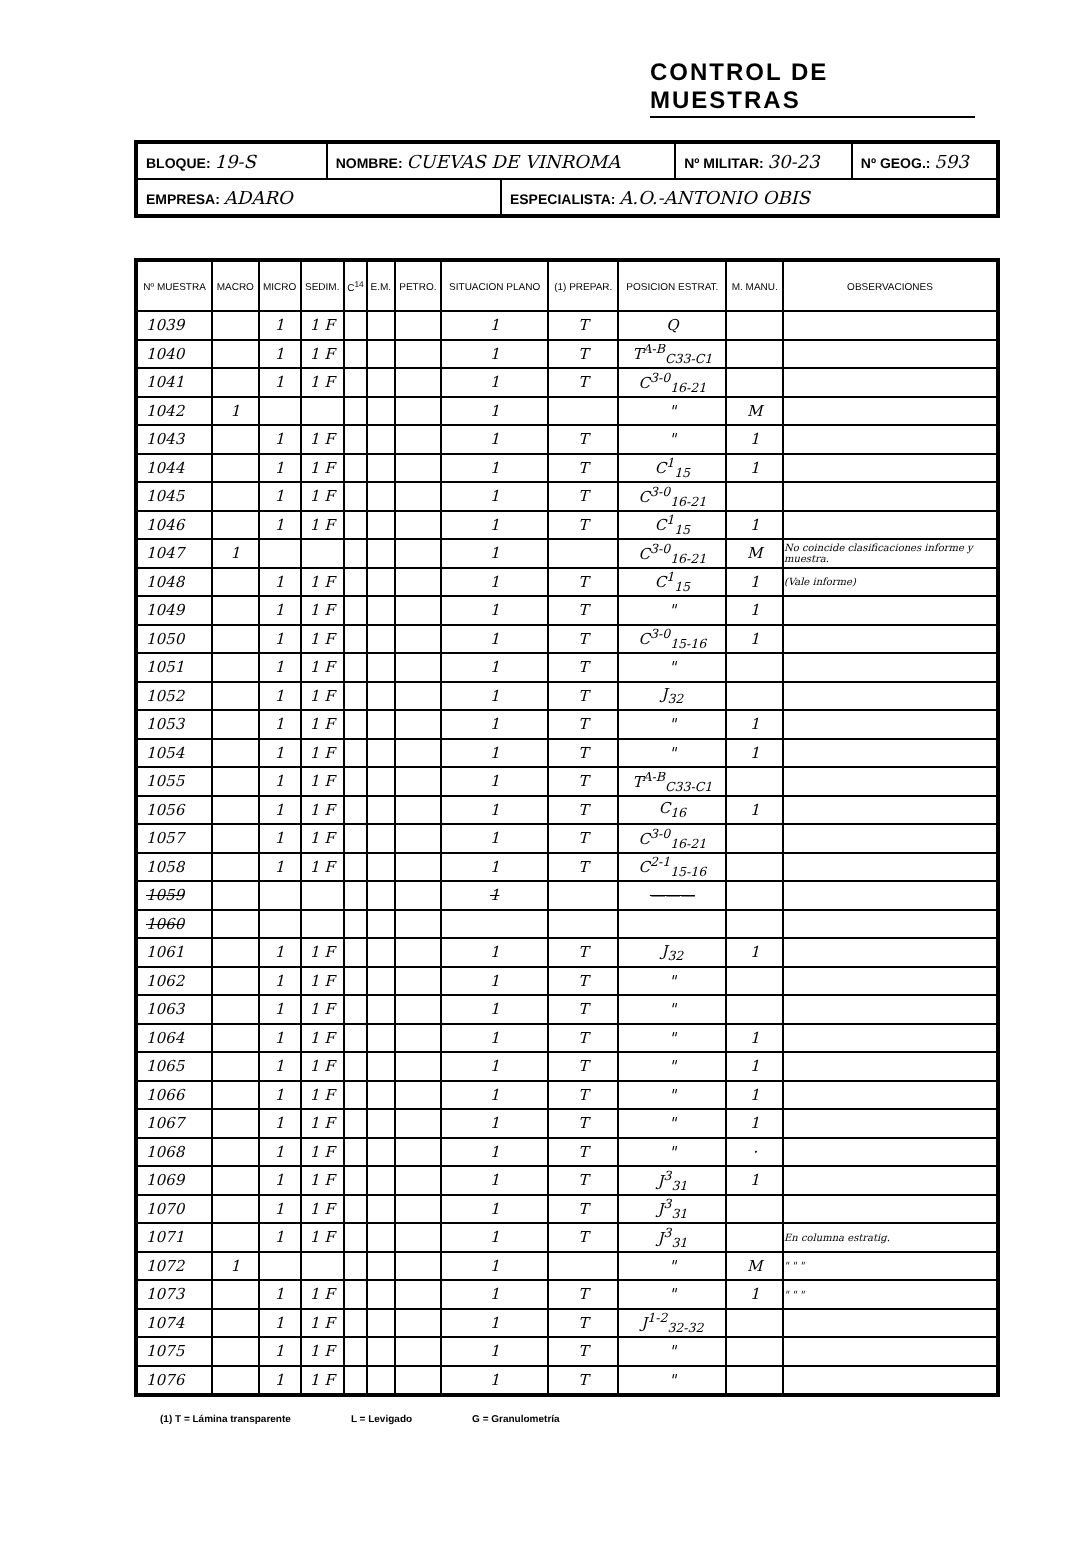CONTROL DE MUESTRAS
| BLOQUE: 19-S | NOMBRE: CUEVAS DE VINROMA | | Nº MILITAR: 30-23 | Nº GEOG.: 593 |
| EMPRESA: ADARO | | ESPECIALISTA: A.O.-ANTONIO OBIS | | |
| Nº MUESTRA | MACRO | MICRO | SEDIM. | C<sup>14</sup> | E.M. | PETRO. | SITUACION PLANO | (1) PREPAR. | POSICION ESTRAT. | M. MANU. | OBSERVACIONES |
| --- | --- | --- | --- | --- | --- | --- | --- | --- | --- | --- | --- |
| 1039 | | 1 | 1 F | | | | 1 | T | Q | | |
| 1040 | | 1 | 1 F | | | | 1 | T | T<sup>A-B</sup><sub>C33-C1</sub> | | |
| 1041 | | 1 | 1 F | | | | 1 | T | C<sup>3-0</sup><sub>16-21</sub> | | |
| 1042 | 1 | | | | | | 1 | | " | M | |
| 1043 | | 1 | 1 F | | | | 1 | T | " | 1 | |
| 1044 | | 1 | 1 F | | | | 1 | T | C<sup>1</sup><sub>15</sub> | 1 | |
| 1045 | | 1 | 1 F | | | | 1 | T | C<sup>3-0</sup><sub>16-21</sub> | | |
| 1046 | | 1 | 1 F | | | | 1 | T | C<sup>1</sup><sub>15</sub> | 1 | |
| 1047 | 1 | | | | | | 1 | | C<sup>3-0</sup><sub>16-21</sub> | M | No coincide clasificaciones informe y muestra. |
| 1048 | | 1 | 1 F | | | | 1 | T | C<sup>1</sup><sub>15</sub> | 1 | (Vale informe) |
| 1049 | | 1 | 1 F | | | | 1 | T | " | 1 | |
| 1050 | | 1 | 1 F | | | | 1 | T | C<sup>3-0</sup><sub>15-16</sub> | 1 | |
| 1051 | | 1 | 1 F | | | | 1 | T | " | | |
| 1052 | | 1 | 1 F | | | | 1 | T | J<sub>32</sub> | | |
| 1053 | | 1 | 1 F | | | | 1 | T | " | 1 | |
| 1054 | | 1 | 1 F | | | | 1 | T | " | 1 | |
| 1055 | | 1 | 1 F | | | | 1 | T | T<sup>A-B</sup><sub>C33-C1</sub> | | |
| 1056 | | 1 | 1 F | | | | 1 | T | C<sub>16</sub> | 1 | |
| 1057 | | 1 | 1 F | | | | 1 | T | C<sup>3-0</sup><sub>16-21</sub> | | |
| 1058 | | 1 | 1 F | | | | 1 | T | C<sup>2-1</sup><sub>15-16</sub> | | |
| 1059 | | | | | | | 1 | | ——— | | |
| 1060 | | | | | | | | | | | |
| 1061 | | 1 | 1 F | | | | 1 | T | J<sub>32</sub> | 1 | |
| 1062 | | 1 | 1 F | | | | 1 | T | " | | |
| 1063 | | 1 | 1 F | | | | 1 | T | " | | |
| 1064 | | 1 | 1 F | | | | 1 | T | " | 1 | |
| 1065 | | 1 | 1 F | | | | 1 | T | " | 1 | |
| 1066 | | 1 | 1 F | | | | 1 | T | " | 1 | |
| 1067 | | 1 | 1 F | | | | 1 | T | " | 1 | |
| 1068 | | 1 | 1 F | | | | 1 | T | " | · | |
| 1069 | | 1 | 1 F | | | | 1 | T | J<sup>3</sup><sub>31</sub> | 1 | |
| 1070 | | 1 | 1 F | | | | 1 | T | J<sup>3</sup><sub>31</sub> | | |
| 1071 | | 1 | 1 F | | | | 1 | T | J<sup>3</sup><sub>31</sub> | | En columna estratig. |
| 1072 | 1 | | | | | | 1 | | " | M | " " " |
| 1073 | | 1 | 1 F | | | | 1 | T | " | 1 | " " " |
| 1074 | | 1 | 1 F | | | | 1 | T | J<sup>1-2</sup><sub>32-32</sub> | | |
| 1075 | | 1 | 1 F | | | | 1 | T | " | | |
| 1076 | | 1 | 1 F | | | | 1 | T | " | | |
(1) T = Lámina transparente L = Levigado G = Granulometría